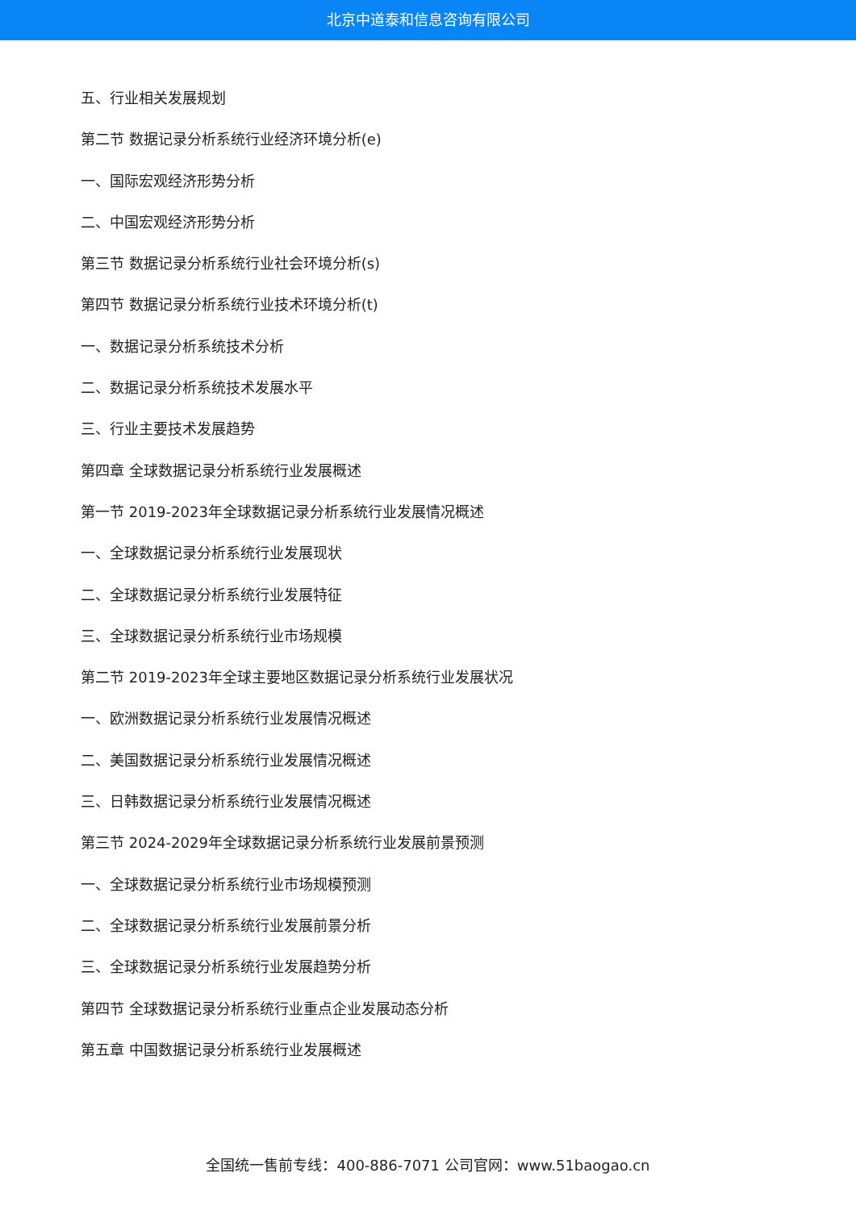北京中道泰和信息咨询有限公司
五、行业相关发展规划
第二节 数据记录分析系统行业经济环境分析(e)
一、国际宏观经济形势分析
二、中国宏观经济形势分析
第三节 数据记录分析系统行业社会环境分析(s)
第四节 数据记录分析系统行业技术环境分析(t)
一、数据记录分析系统技术分析
二、数据记录分析系统技术发展水平
三、行业主要技术发展趋势
第四章 全球数据记录分析系统行业发展概述
第一节 2019-2023年全球数据记录分析系统行业发展情况概述
一、全球数据记录分析系统行业发展现状
二、全球数据记录分析系统行业发展特征
三、全球数据记录分析系统行业市场规模
第二节 2019-2023年全球主要地区数据记录分析系统行业发展状况
一、欧洲数据记录分析系统行业发展情况概述
二、美国数据记录分析系统行业发展情况概述
三、日韩数据记录分析系统行业发展情况概述
第三节 2024-2029年全球数据记录分析系统行业发展前景预测
一、全球数据记录分析系统行业市场规模预测
二、全球数据记录分析系统行业发展前景分析
三、全球数据记录分析系统行业发展趋势分析
第四节 全球数据记录分析系统行业重点企业发展动态分析
第五章 中国数据记录分析系统行业发展概述
全国统一售前专线：400-886-7071 公司官网：www.51baogao.cn